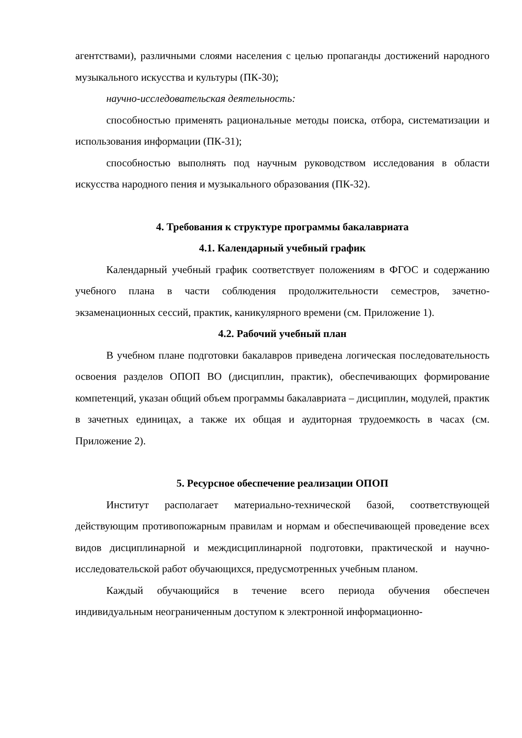агентствами), различными слоями населения с целью пропаганды достижений народного музыкального искусства и культуры (ПК-30);
научно-исследовательская деятельность:
способностью применять рациональные методы поиска, отбора, систематизации и использования информации (ПК-31);
способностью выполнять под научным руководством исследования в области искусства народного пения и музыкального образования (ПК-32).
4. Требования к структуре программы бакалавриата
4.1. Календарный учебный график
Календарный учебный график соответствует положениям в ФГОС и содержанию учебного плана в части соблюдения продолжительности семестров, зачетно-экзаменационных сессий, практик, каникулярного времени (см. Приложение 1).
4.2. Рабочий учебный план
В учебном плане подготовки бакалавров приведена логическая последовательность освоения разделов ОПОП ВО (дисциплин, практик), обеспечивающих формирование компетенций, указан общий объем программы бакалавриата – дисциплин, модулей, практик в зачетных единицах, а также их общая и аудиторная трудоемкость в часах (см. Приложение 2).
5. Ресурсное обеспечение реализации ОПОП
Институт располагает материально-технической базой, соответствующей действующим противопожарным правилам и нормам и обеспечивающей проведение всех видов дисциплинарной и междисциплинарной подготовки, практической и научно-исследовательской работ обучающихся, предусмотренных учебным планом.
Каждый обучающийся в течение всего периода обучения обеспечен индивидуальным неограниченным доступом к электронной информационно-